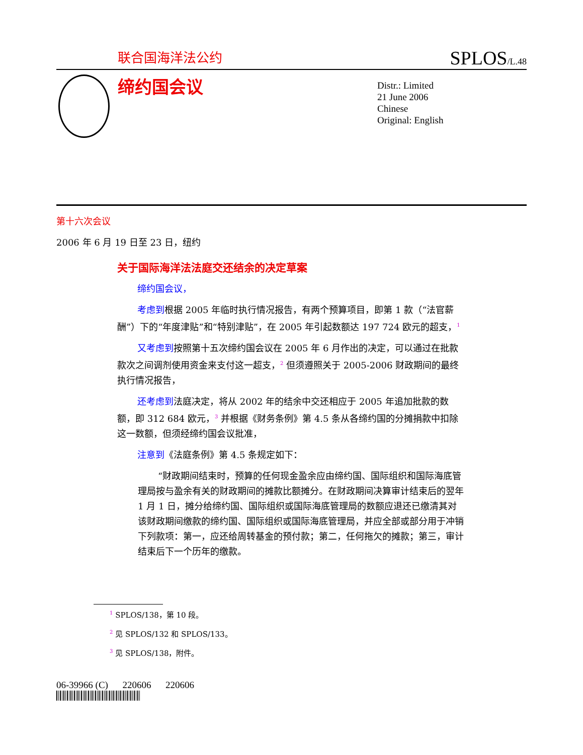联合国海洋法公约 SPLOS/L.48
缔约国会议
Distr.: Limited
21 June 2006
Chinese
Original: English
第十六次会议
2006 年 6 月 19 日至 23 日，纽约
关于国际海洋法法庭交还结余的决定草案
缔约国会议，
考虑到根据 2005 年临时执行情况报告，有两个预算项目，即第 1 款（“法官薪酬”）下的“年度津贴”和“特别津贴”，在 2005 年引起数额达 197 724 欧元的超支，<sup>1</sup>
又考虑到按照第十五次缔约国会议在 2005 年 6 月作出的决定，可以通过在批款款次之间调剂使用资金来支付这一超支，<sup>2</sup> 但须遵照关于 2005-2006 财政期间的最终执行情况报告，
还考虑到法庭决定，将从 2002 年的结余中交还相应于 2005 年追加批款的数额，即 312 684 欧元，<sup>3</sup> 并根据《财务条例》第 4.5 条从各缔约国的分摊捐款中扣除这一数额，但须经缔约国会议批准，
注意到《法庭条例》第 4.5 条规定如下：
“财政期间结束时，预算的任何现金盈余应由缔约国、国际组织和国际海底管理局按与盈余有关的财政期间的摊款比额摊分。在财政期间决算审计结束后的翌年 1 月 1 日，摊分给缔约国、国际组织或国际海底管理局的数额应退还已缴清其对该财政期间缴款的缔约国、国际组织或国际海底管理局，并应全部或部分用于冲销下列款项：第一，应还给周转基金的预付款；第二，任何拖欠的摊款；第三，审计结束后下一个历年的缴款。
<sup>1</sup> SPLOS/138，第 10 段。
<sup>2</sup> 见 SPLOS/132 和 SPLOS/133。
<sup>3</sup> 见 SPLOS/138，附件。
06-39966 (C) 220606 220606